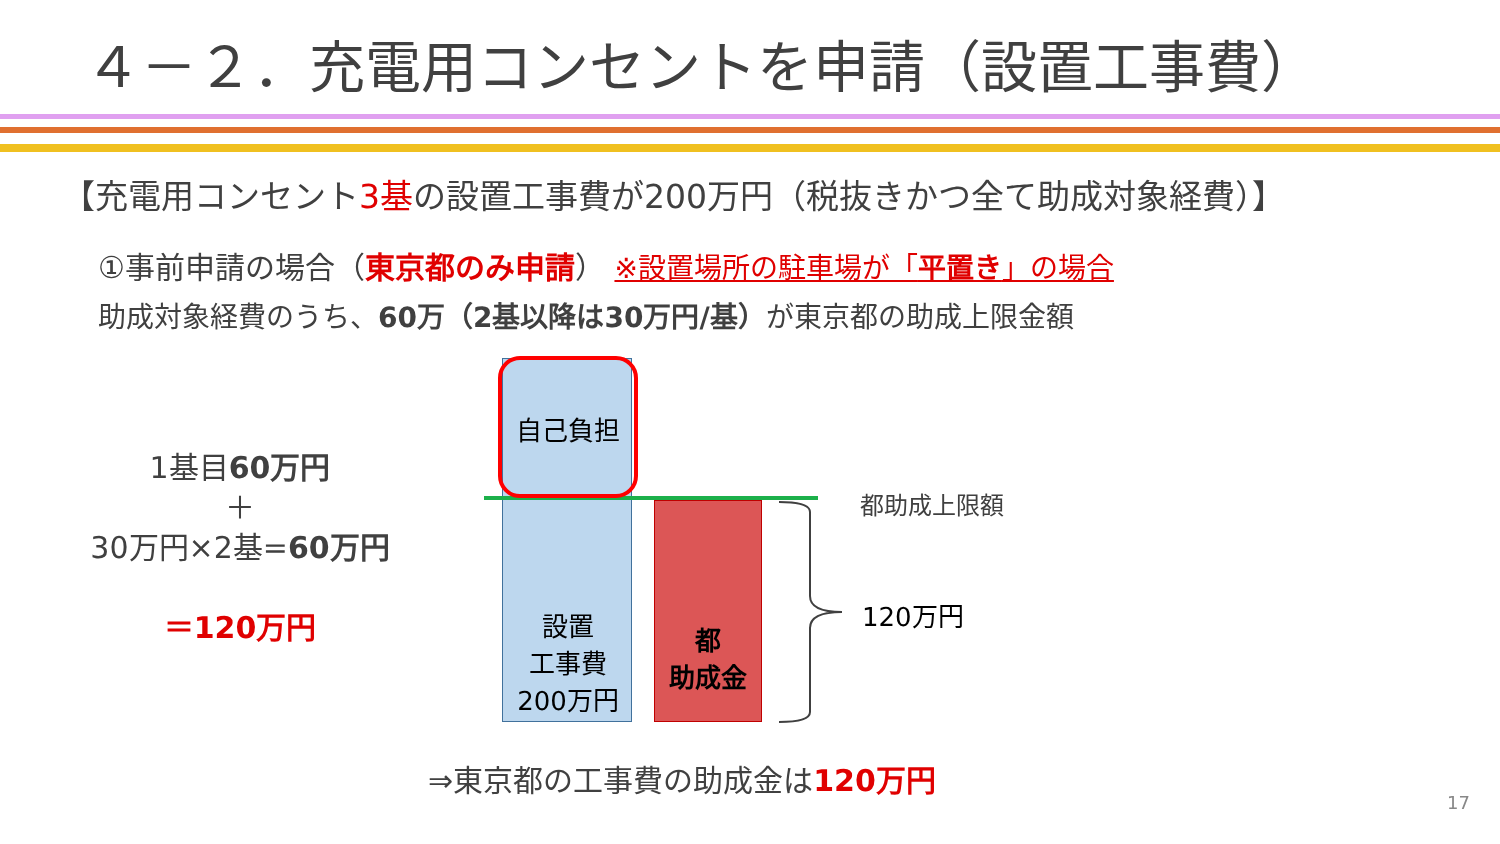４－２．充電用コンセントを申請（設置工事費）
【充電用コンセント3基の設置工事費が200万円（税抜きかつ全て助成対象経費）】
①事前申請の場合（東京都のみ申請） ※設置場所の駐車場が「平置き」の場合
助成対象経費のうち、60万（2基以降は30万円/基）が東京都の助成上限金額
1基目60万円
＋
30万円×2基=60万円
＝120万円
自己負担
設置
工事費
200万円
都
助成金
都助成上限額
120万円
⇒東京都の工事費の助成金は120万円
17